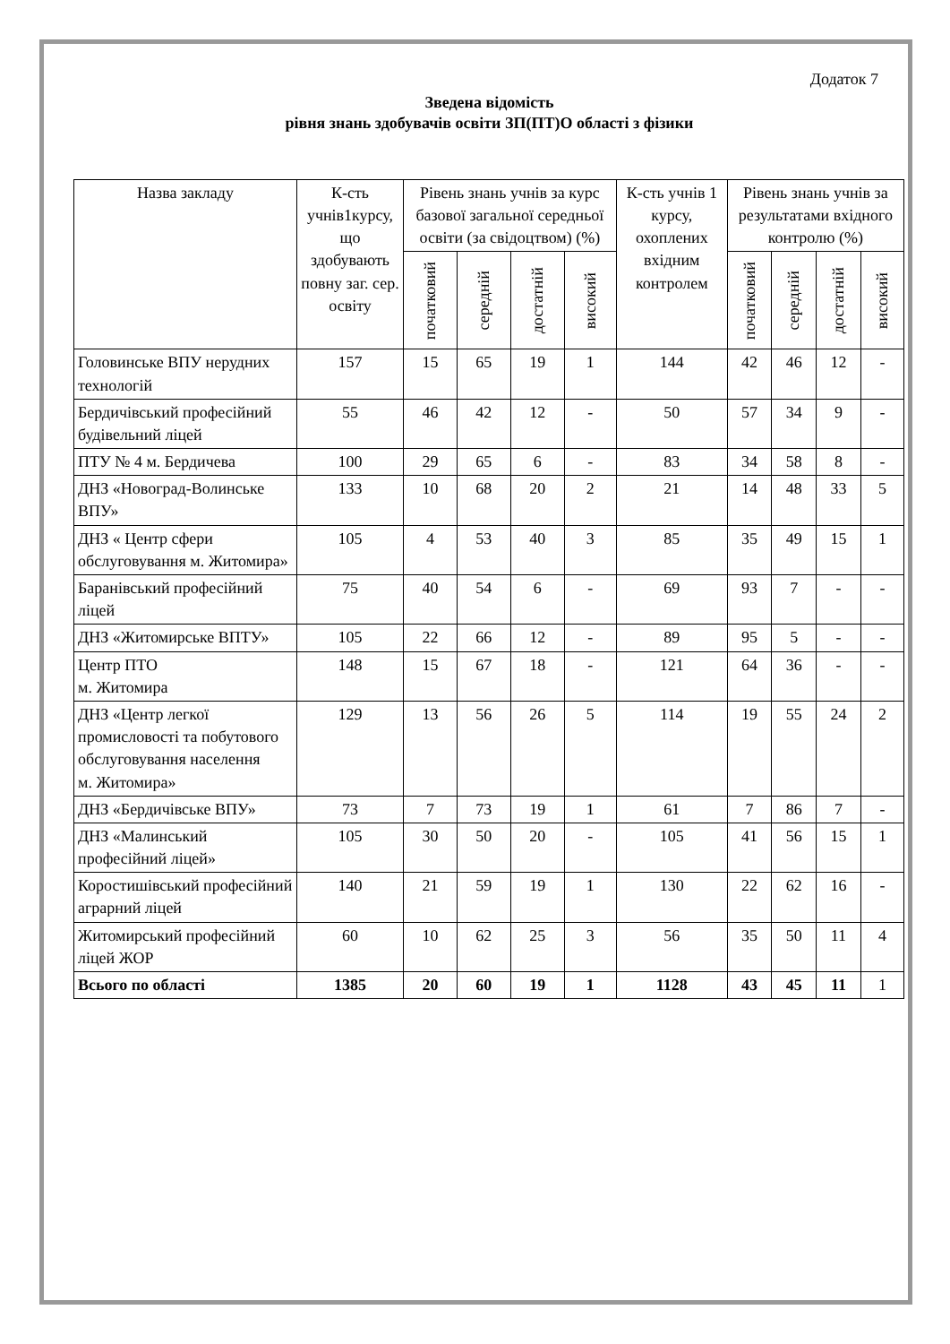Додаток 7
Зведена відомість
рівня знань здобувачів освіти ЗП(ПТ)О області з фізики
| Назва закладу | К-сть учнів1курсу, що здобувають повну заг. сер. освіту | Рівень знань учнів за курс базової загальної середньої освіти (за свідоцтвом) (%) | | | | К-сть учнів 1 курсу, охоплених вхідним контролем | Рівень знань учнів за результатами вхідного контролю (%) | | | |
| --- | --- | --- | --- | --- | --- | --- | --- | --- | --- | --- |
| | | початковий | середній | достатній | високий | | початковий | середній | достатній | високий |
| Головинське ВПУ нерудних технологій | 157 | 15 | 65 | 19 | 1 | 144 | 42 | 46 | 12 | - |
| Бердичівський професійний будівельний ліцей | 55 | 46 | 42 | 12 | - | 50 | 57 | 34 | 9 | - |
| ПТУ № 4 м. Бердичева | 100 | 29 | 65 | 6 | - | 83 | 34 | 58 | 8 | - |
| ДНЗ «Новоград-Волинське ВПУ» | 133 | 10 | 68 | 20 | 2 | 21 | 14 | 48 | 33 | 5 |
| ДНЗ « Центр сфери обслуговування м. Житомира» | 105 | 4 | 53 | 40 | 3 | 85 | 35 | 49 | 15 | 1 |
| Баранівський професійний ліцей | 75 | 40 | 54 | 6 | - | 69 | 93 | 7 | - | - |
| ДНЗ «Житомирське ВПТУ» | 105 | 22 | 66 | 12 | - | 89 | 95 | 5 | - | - |
| Центр ПТО м. Житомира | 148 | 15 | 67 | 18 | - | 121 | 64 | 36 | - | - |
| ДНЗ «Центр легкої промисловості та побутового обслуговування населення м. Житомира» | 129 | 13 | 56 | 26 | 5 | 114 | 19 | 55 | 24 | 2 |
| ДНЗ «Бердичівське ВПУ» | 73 | 7 | 73 | 19 | 1 | 61 | 7 | 86 | 7 | - |
| ДНЗ «Малинський професійний ліцей» | 105 | 30 | 50 | 20 | - | 105 | 41 | 56 | 15 | 1 |
| Коростишівський професійний аграрний ліцей | 140 | 21 | 59 | 19 | 1 | 130 | 22 | 62 | 16 | - |
| Житомирський професійний ліцей ЖОР | 60 | 10 | 62 | 25 | 3 | 56 | 35 | 50 | 11 | 4 |
| Всього по області | 1385 | 20 | 60 | 19 | 1 | 1128 | 43 | 45 | 11 | 1 |